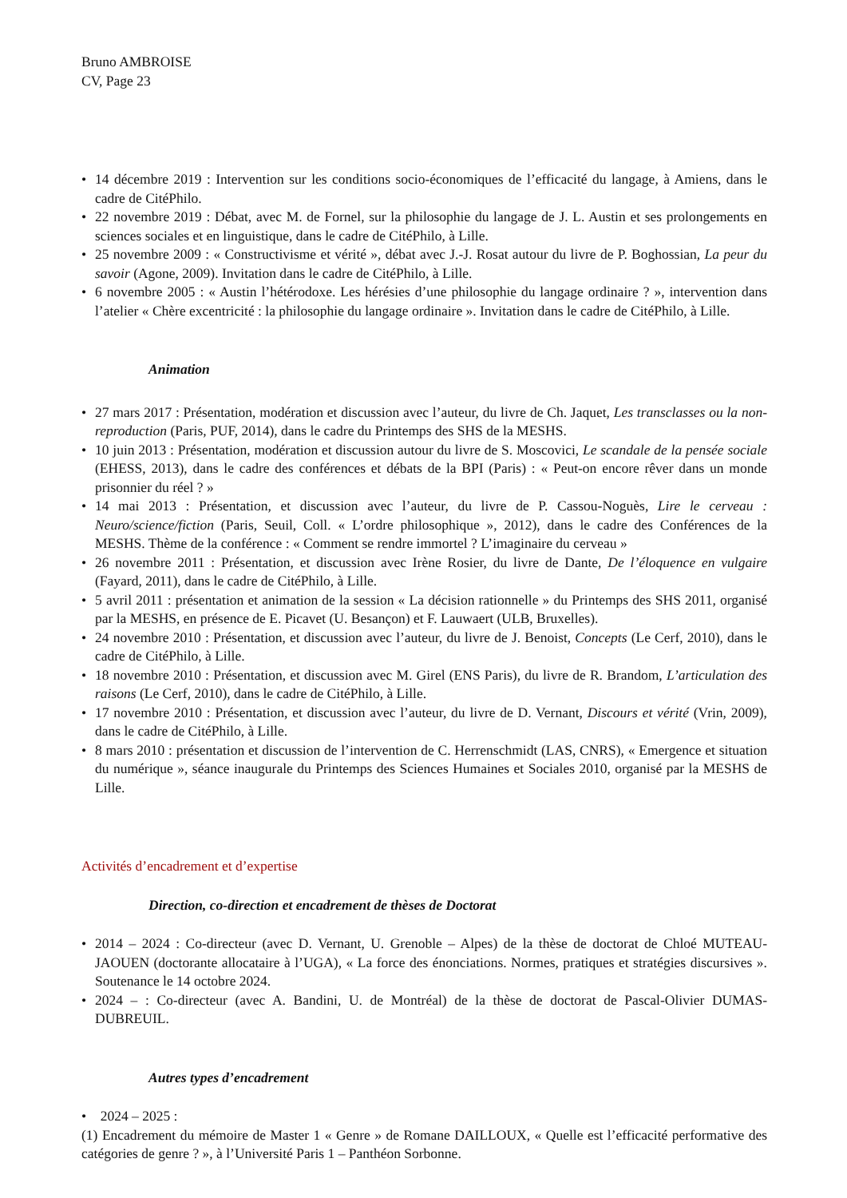Bruno AMBROISE
CV, Page 23
• 14 décembre 2019 : Intervention sur les conditions socio-économiques de l’efficacité du langage, à Amiens, dans le cadre de CitéPhilo.
• 22 novembre 2019 : Débat, avec M. de Fornel, sur la philosophie du langage de J. L. Austin et ses prolongements en sciences sociales et en linguistique, dans le cadre de CitéPhilo, à Lille.
• 25 novembre 2009 : « Constructivisme et vérité », débat avec J.-J. Rosat autour du livre de P. Boghossian, La peur du savoir (Agone, 2009). Invitation dans le cadre de CitéPhilo, à Lille.
• 6 novembre 2005 : « Austin l’hétérodoxe. Les hérésies d’une philosophie du langage ordinaire ? », intervention dans l’atelier « Chère excentricité : la philosophie du langage ordinaire ». Invitation dans le cadre de CitéPhilo, à Lille.
Animation
• 27 mars 2017 : Présentation, modération et discussion avec l’auteur, du livre de Ch. Jaquet, Les transclasses ou la non-reproduction (Paris, PUF, 2014), dans le cadre du Printemps des SHS de la MESHS.
• 10 juin 2013 : Présentation, modération et discussion autour du livre de S. Moscovici, Le scandale de la pensée sociale (EHESS, 2013), dans le cadre des conférences et débats de la BPI (Paris) : « Peut-on encore rêver dans un monde prisonnier du réel ? »
• 14 mai 2013 : Présentation, et discussion avec l’auteur, du livre de P. Cassou-Noguès, Lire le cerveau : Neuro/science/fiction (Paris, Seuil, Coll. « L’ordre philosophique », 2012), dans le cadre des Conférences de la MESHS. Thème de la conférence : « Comment se rendre immortel ? L’imaginaire du cerveau »
• 26 novembre 2011 : Présentation, et discussion avec Irène Rosier, du livre de Dante, De l’éloquence en vulgaire (Fayard, 2011), dans le cadre de CitéPhilo, à Lille.
• 5 avril 2011 : présentation et animation de la session « La décision rationnelle » du Printemps des SHS 2011, organisé par la MESHS, en présence de E. Picavet (U. Besançon) et F. Lauwaert (ULB, Bruxelles).
• 24 novembre 2010 : Présentation, et discussion avec l’auteur, du livre de J. Benoist, Concepts (Le Cerf, 2010), dans le cadre de CitéPhilo, à Lille.
• 18 novembre 2010 : Présentation, et discussion avec M. Girel (ENS Paris), du livre de R. Brandom, L’articulation des raisons (Le Cerf, 2010), dans le cadre de CitéPhilo, à Lille.
• 17 novembre 2010 : Présentation, et discussion avec l’auteur, du livre de D. Vernant, Discours et vérité (Vrin, 2009), dans le cadre de CitéPhilo, à Lille.
• 8 mars 2010 : présentation et discussion de l’intervention de C. Herrenschmidt (LAS, CNRS), « Emergence et situation du numérique », séance inaugurale du Printemps des Sciences Humaines et Sociales 2010, organisé par la MESHS de Lille.
Activités d’encadrement et d’expertise
Direction, co-direction et encadrement de thèses de Doctorat
• 2014 – 2024 : Co-directeur (avec D. Vernant, U. Grenoble – Alpes) de la thèse de doctorat de Chloé MUTEAU-JAOUEN (doctorante allocataire à l’UGA), « La force des énonciations. Normes, pratiques et stratégies discursives ». Soutenance le 14 octobre 2024.
• 2024 – : Co-directeur (avec A. Bandini, U. de Montréal) de la thèse de doctorat de Pascal-Olivier DUMAS-DUBREUIL.
Autres types d’encadrement
• 2024 – 2025 :
(1) Encadrement du mémoire de Master 1 « Genre » de Romane DAILLOUX, « Quelle est l’efficacité performative des catégories de genre ? », à l’Université Paris 1 – Panthéon Sorbonne.